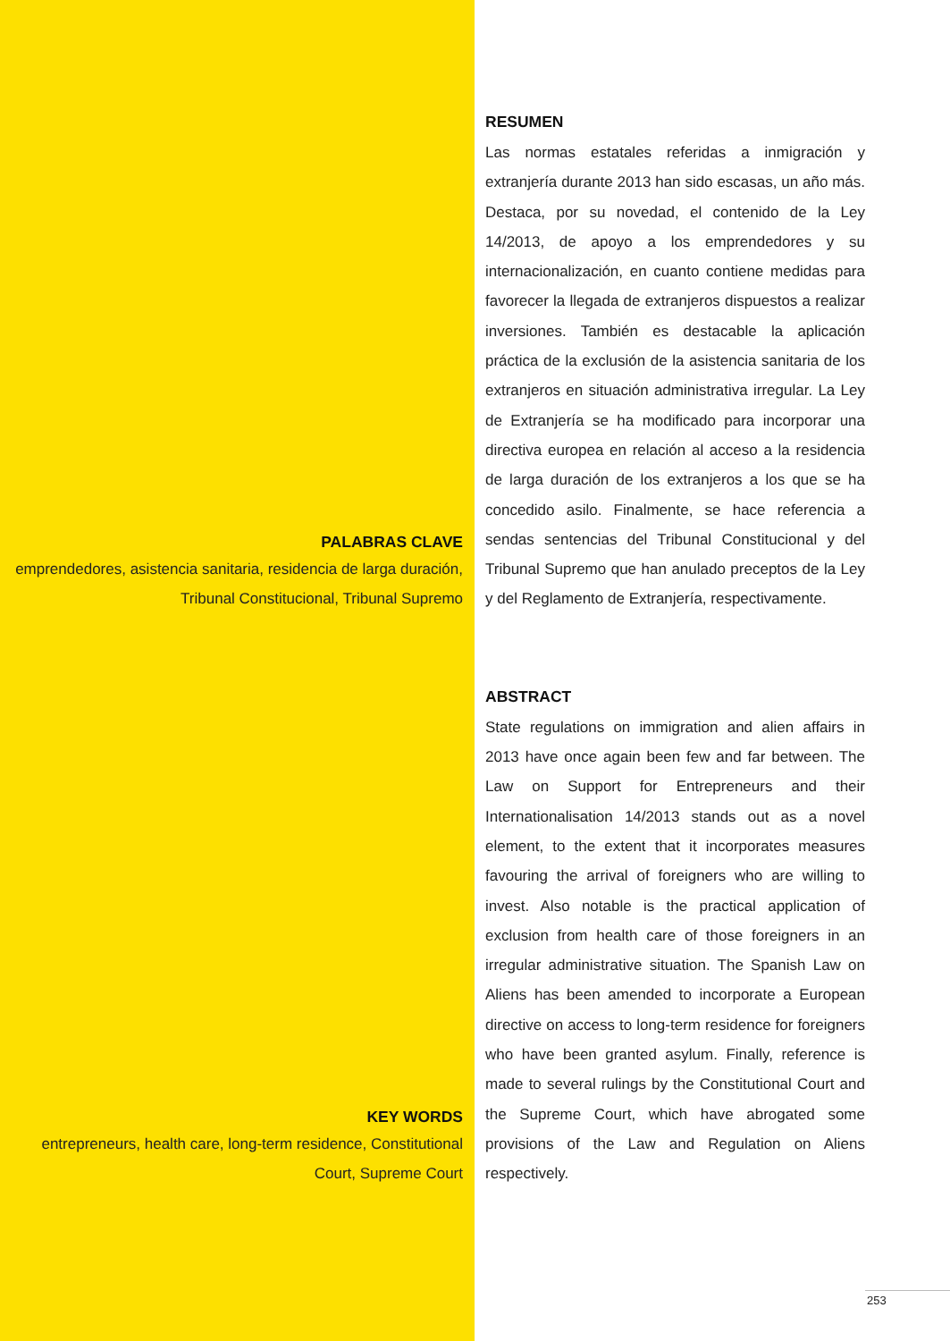PALABRAS CLAVE
emprendedores, asistencia sanitaria, residencia de larga duración, Tribunal Constitucional, Tribunal Supremo
RESUMEN
Las normas estatales referidas a inmigración y extranjería durante 2013 han sido escasas, un año más. Destaca, por su novedad, el contenido de la Ley 14/2013, de apoyo a los emprendedores y su internacionalización, en cuanto contiene medidas para favorecer la llegada de extranjeros dispuestos a realizar inversiones. También es destacable la aplicación práctica de la exclusión de la asistencia sanitaria de los extranjeros en situación administrativa irregular. La Ley de Extranjería se ha modificado para incorporar una directiva europea en relación al acceso a la residencia de larga duración de los extranjeros a los que se ha concedido asilo. Finalmente, se hace referencia a sendas sentencias del Tribunal Constitucional y del Tribunal Supremo que han anulado preceptos de la Ley y del Reglamento de Extranjería, respectivamente.
KEY WORDS
entrepreneurs, health care, long-term residence, Constitutional Court, Supreme Court
ABSTRACT
State regulations on immigration and alien affairs in 2013 have once again been few and far between. The Law on Support for Entrepreneurs and their Internationalisation 14/2013 stands out as a novel element, to the extent that it incorporates measures favouring the arrival of foreigners who are willing to invest. Also notable is the practical application of exclusion from health care of those foreigners in an irregular administrative situation. The Spanish Law on Aliens has been amended to incorporate a European directive on access to long-term residence for foreigners who have been granted asylum. Finally, reference is made to several rulings by the Constitutional Court and the Supreme Court, which have abrogated some provisions of the Law and Regulation on Aliens respectively.
253